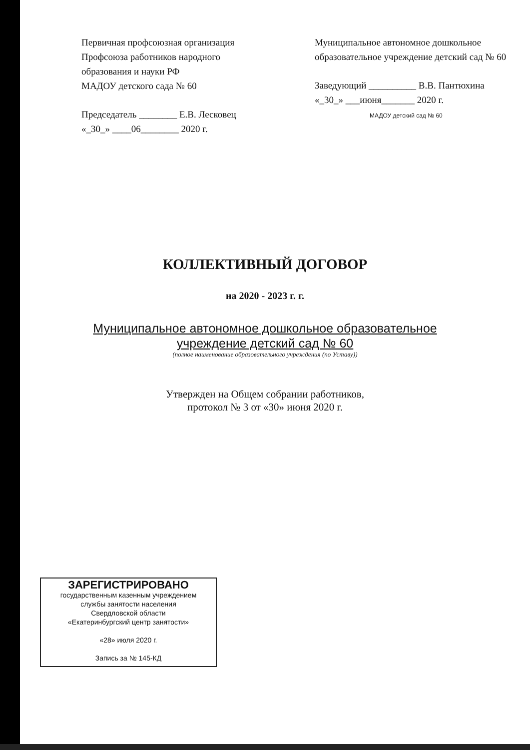Первичная профсоюзная организация
Профсоюза работников народного
образования и науки РФ
МАДОУ детского сада № 60
Председатель ________ Е.В. Лесковец
«_30_» ____06________ 2020 г.
Муниципальное автономное дошкольное образовательное учреждение детский сад № 60
Заведующий __________ В.В. Пантюхина
«_30_» ___июня_______ 2020 г.
МАДОУ детский сад № 60
КОЛЛЕКТИВНЫЙ ДОГОВОР
на 2020 - 2023 г. г.
Муниципальное автономное дошкольное образовательное
учреждение детский сад № 60
(полное наименование образовательного учреждения (по Уставу))
Утвержден на Общем собрании работников,
протокол № 3 от «30» июня 2020 г.
ЗАРЕГИСТРИРОВАНО
государственным казенным учреждением
службы занятости населения
Свердловской области
«Екатеринбургский центр занятости»
«28» июля 2020 г.
Запись за № 145-КД